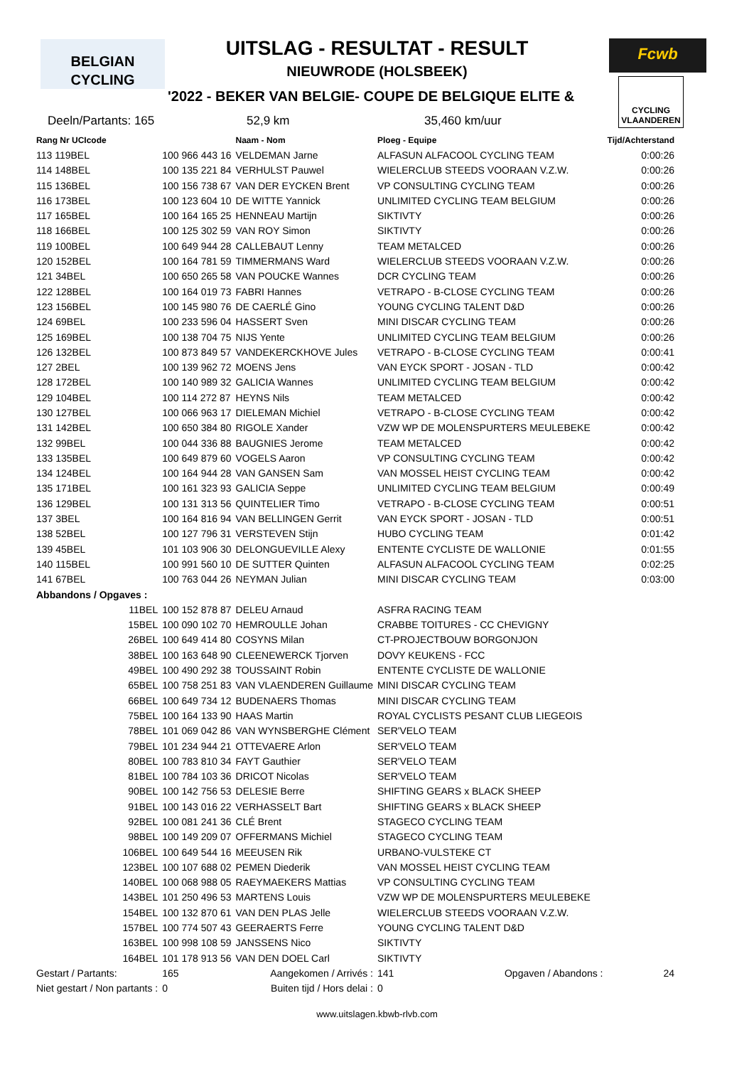BELGIAN
CYCLING
UITSLAG - RESULTAT - RESULT
NIEUWRODE (HOLSBEEK)
'2022 - BEKER VAN BELGIE- COUPE DE BELGIQUE ELITE &
Fcwb
CYCLING
VLAANDEREN
Deeln/Partants: 165 52,9 km 35,460 km/uur
| Rang Nr UCIcode | | Naam - Nom | Ploeg - Equipe | Tijd/Achterstand |
| --- | --- | --- | --- | --- |
| 113 119BEL | 100 966 443 16 | VELDEMAN Jarne | ALFASUN ALFACOOL CYCLING TEAM | 0:00:26 |
| 114 148BEL | 100 135 221 84 | VERHULST Pauwel | WIELERCLUB STEEDS VOORAAN V.Z.W. | 0:00:26 |
| 115 136BEL | 100 156 738 67 | VAN DER EYCKEN Brent | VP CONSULTING CYCLING TEAM | 0:00:26 |
| 116 173BEL | 100 123 604 10 | DE WITTE Yannick | UNLIMITED CYCLING TEAM BELGIUM | 0:00:26 |
| 117 165BEL | 100 164 165 25 | HENNEAU Martijn | SIKTIVTY | 0:00:26 |
| 118 166BEL | 100 125 302 59 | VAN ROY Simon | SIKTIVTY | 0:00:26 |
| 119 100BEL | 100 649 944 28 | CALLEBAUT Lenny | TEAM METALCED | 0:00:26 |
| 120 152BEL | 100 164 781 59 | TIMMERMANS Ward | WIELERCLUB STEEDS VOORAAN V.Z.W. | 0:00:26 |
| 121 34BEL | 100 650 265 58 | VAN POUCKE Wannes | DCR CYCLING TEAM | 0:00:26 |
| 122 128BEL | 100 164 019 73 | FABRI Hannes | VETRAPO - B-CLOSE CYCLING TEAM | 0:00:26 |
| 123 156BEL | 100 145 980 76 | DE CAERLÉ Gino | YOUNG CYCLING TALENT D&D | 0:00:26 |
| 124 69BEL | 100 233 596 04 | HASSERT Sven | MINI DISCAR CYCLING TEAM | 0:00:26 |
| 125 169BEL | 100 138 704 75 | NIJS Yente | UNLIMITED CYCLING TEAM BELGIUM | 0:00:26 |
| 126 132BEL | 100 873 849 57 | VANDEKERCKHOVE Jules | VETRAPO - B-CLOSE CYCLING TEAM | 0:00:41 |
| 127 2BEL | 100 139 962 72 | MOENS Jens | VAN EYCK SPORT - JOSAN - TLD | 0:00:42 |
| 128 172BEL | 100 140 989 32 | GALICIA Wannes | UNLIMITED CYCLING TEAM BELGIUM | 0:00:42 |
| 129 104BEL | 100 114 272 87 | HEYNS Nils | TEAM METALCED | 0:00:42 |
| 130 127BEL | 100 066 963 17 | DIELEMAN Michiel | VETRAPO - B-CLOSE CYCLING TEAM | 0:00:42 |
| 131 142BEL | 100 650 384 80 | RIGOLE Xander | VZW WP DE MOLENSPURTERS MEULEBEKE | 0:00:42 |
| 132 99BEL | 100 044 336 88 | BAUGNIES Jerome | TEAM METALCED | 0:00:42 |
| 133 135BEL | 100 649 879 60 | VOGELS Aaron | VP CONSULTING CYCLING TEAM | 0:00:42 |
| 134 124BEL | 100 164 944 28 | VAN GANSEN Sam | VAN MOSSEL HEIST CYCLING TEAM | 0:00:42 |
| 135 171BEL | 100 161 323 93 | GALICIA Seppe | UNLIMITED CYCLING TEAM BELGIUM | 0:00:49 |
| 136 129BEL | 100 131 313 56 | QUINTELIER Timo | VETRAPO - B-CLOSE CYCLING TEAM | 0:00:51 |
| 137 3BEL | 100 164 816 94 | VAN BELLINGEN Gerrit | VAN EYCK SPORT - JOSAN - TLD | 0:00:51 |
| 138 52BEL | 100 127 796 31 | VERSTEVEN Stijn | HUBO CYCLING TEAM | 0:01:42 |
| 139 45BEL | 101 103 906 30 | DELONGUEVILLE Alexy | ENTENTE CYCLISTE DE WALLONIE | 0:01:55 |
| 140 115BEL | 100 991 560 10 | DE SUTTER Quinten | ALFASUN ALFACOOL CYCLING TEAM | 0:02:25 |
| 141 67BEL | 100 763 044 26 | NEYMAN Julian | MINI DISCAR CYCLING TEAM | 0:03:00 |
| Abbandons / Opgaves : | | | | |
| 11BEL | 100 152 878 87 | DELEU Arnaud | ASFRA RACING TEAM | |
| 15BEL | 100 090 102 70 | HEMROULLE Johan | CRABBE TOITURES - CC CHEVIGNY | |
| 26BEL | 100 649 414 80 | COSYNS Milan | CT-PROJECTBOUW BORGONJON | |
| 38BEL | 100 163 648 90 | CLEENEWERCK Tjorven | DOVY KEUKENS - FCC | |
| 49BEL | 100 490 292 38 | TOUSSAINT Robin | ENTENTE CYCLISTE DE WALLONIE | |
| 65BEL | 100 758 251 83 | VAN VLAENDEREN Guillaume | MINI DISCAR CYCLING TEAM | |
| 66BEL | 100 649 734 12 | BUDENAERS Thomas | MINI DISCAR CYCLING TEAM | |
| 75BEL | 100 164 133 90 | HAAS Martin | ROYAL CYCLISTS PESANT CLUB LIEGEOIS | |
| 78BEL | 101 069 042 86 | VAN WYNSBERGHE Clément | SER'VELO TEAM | |
| 79BEL | 101 234 944 21 | OTTEVAERE Arlon | SER'VELO TEAM | |
| 80BEL | 100 783 810 34 | FAYT Gauthier | SER'VELO TEAM | |
| 81BEL | 100 784 103 36 | DRICOT Nicolas | SER'VELO TEAM | |
| 90BEL | 100 142 756 53 | DELESIE Berre | SHIFTING GEARS x BLACK SHEEP | |
| 91BEL | 100 143 016 22 | VERHASSELT Bart | SHIFTING GEARS x BLACK SHEEP | |
| 92BEL | 100 081 241 36 | CLÉ Brent | STAGECO CYCLING TEAM | |
| 98BEL | 100 149 209 07 | OFFERMANS Michiel | STAGECO CYCLING TEAM | |
| 106BEL | 100 649 544 16 | MEEUSEN Rik | URBANO-VULSTEKE CT | |
| 123BEL | 100 107 688 02 | PEMEN Diederik | VAN MOSSEL HEIST CYCLING TEAM | |
| 140BEL | 100 068 988 05 | RAEYMAEKERS Mattias | VP CONSULTING CYCLING TEAM | |
| 143BEL | 101 250 496 53 | MARTENS Louis | VZW WP DE MOLENSPURTERS MEULEBEKE | |
| 154BEL | 100 132 870 61 | VAN DEN PLAS Jelle | WIELERCLUB STEEDS VOORAAN V.Z.W. | |
| 157BEL | 100 774 507 43 | GEERAERTS Ferre | YOUNG CYCLING TALENT D&D | |
| 163BEL | 100 998 108 59 | JANSSENS Nico | SIKTIVTY | |
| 164BEL | 101 178 913 56 | VAN DEN DOEL Carl | SIKTIVTY | |
| Gestart / Partants: | 165 | Aangekomen / Arrivés : | 141 Opgaven / Abandons : | 24 |
| Niet gestart / Non partants : | 0 | Buiten tijd / Hors delai : | 0 | |
www.uitslagen.kbwb-rlvb.com